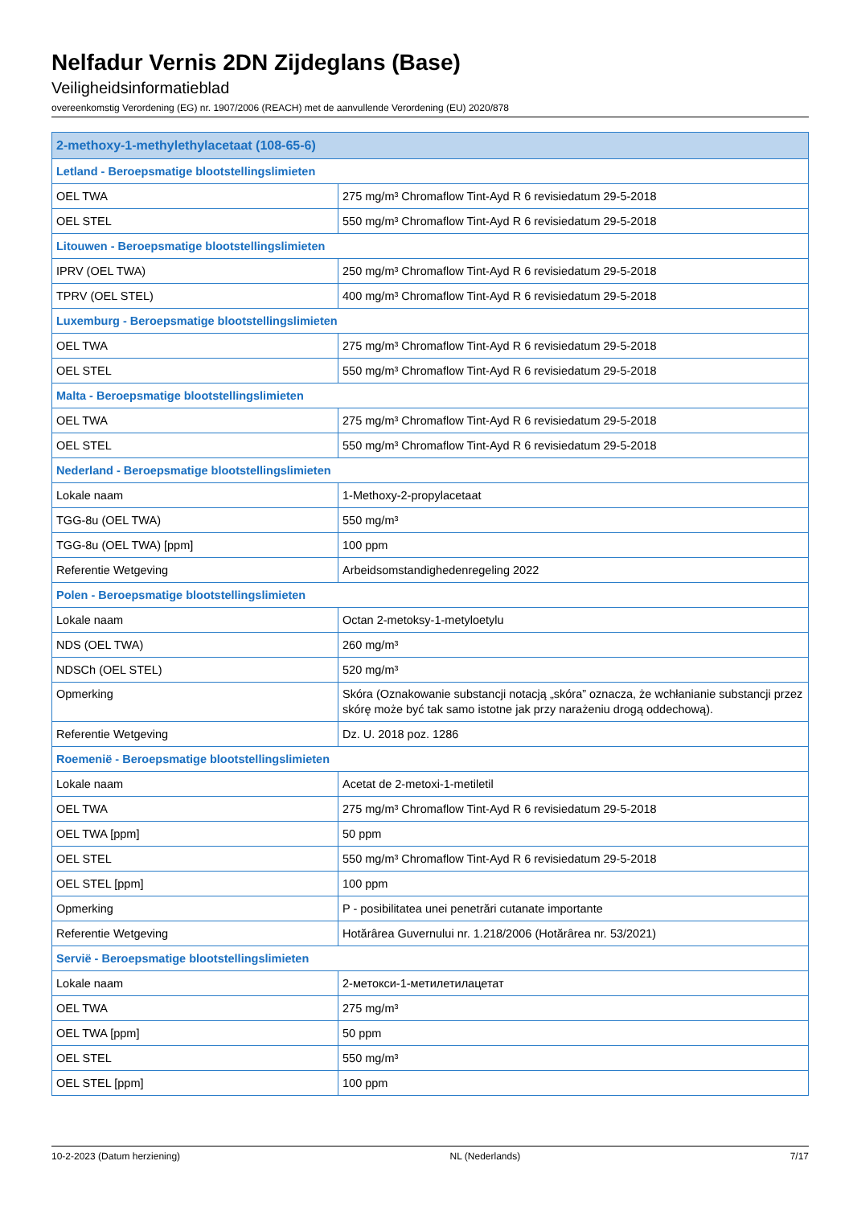Nelfadur Vernis 2DN Zijdeglans (Base)
Veiligheidsinformatieblad
overeenkomstig Verordening (EG) nr. 1907/2006 (REACH) met de aanvullende Verordening (EU) 2020/878
| 2-methoxy-1-methylethylacetaat (108-65-6) | |
| --- | --- |
| Letland - Beroepsmatige blootstellingslimieten | |
| OEL TWA | 275 mg/m³ Chromaflow Tint-Ayd R 6 revisiedatum 29-5-2018 |
| OEL STEL | 550 mg/m³ Chromaflow Tint-Ayd R 6 revisiedatum 29-5-2018 |
| Litouwen - Beroepsmatige blootstellingslimieten | |
| IPRV (OEL TWA) | 250 mg/m³ Chromaflow Tint-Ayd R 6 revisiedatum 29-5-2018 |
| TPRV (OEL STEL) | 400 mg/m³ Chromaflow Tint-Ayd R 6 revisiedatum 29-5-2018 |
| Luxemburg - Beroepsmatige blootstellingslimieten | |
| OEL TWA | 275 mg/m³ Chromaflow Tint-Ayd R 6 revisiedatum 29-5-2018 |
| OEL STEL | 550 mg/m³ Chromaflow Tint-Ayd R 6 revisiedatum 29-5-2018 |
| Malta - Beroepsmatige blootstellingslimieten | |
| OEL TWA | 275 mg/m³ Chromaflow Tint-Ayd R 6 revisiedatum 29-5-2018 |
| OEL STEL | 550 mg/m³ Chromaflow Tint-Ayd R 6 revisiedatum 29-5-2018 |
| Nederland - Beroepsmatige blootstellingslimieten | |
| Lokale naam | 1-Methoxy-2-propylacetaat |
| TGG-8u (OEL TWA) | 550 mg/m³ |
| TGG-8u (OEL TWA) [ppm] | 100 ppm |
| Referentie Wetgeving | Arbeidsomstandighedenregeling 2022 |
| Polen - Beroepsmatige blootstellingslimieten | |
| Lokale naam | Octan 2-metoksy-1-metyloetylu |
| NDS (OEL TWA) | 260 mg/m³ |
| NDSCh (OEL STEL) | 520 mg/m³ |
| Opmerking | Skóra (Oznakowanie substancji notacją „skóra” oznacza, że wchłanianie substancji przez skórę może być tak samo istotne jak przy narażeniu drogą oddechową). |
| Referentie Wetgeving | Dz. U. 2018 poz. 1286 |
| Roemenië - Beroepsmatige blootstellingslimieten | |
| Lokale naam | Acetat de 2-metoxi-1-metiletil |
| OEL TWA | 275 mg/m³ Chromaflow Tint-Ayd R 6 revisiedatum 29-5-2018 |
| OEL TWA [ppm] | 50 ppm |
| OEL STEL | 550 mg/m³ Chromaflow Tint-Ayd R 6 revisiedatum 29-5-2018 |
| OEL STEL [ppm] | 100 ppm |
| Opmerking | P - posibilitatea unei penetrări cutanate importante |
| Referentie Wetgeving | Hotărârea Guvernului nr. 1.218/2006 (Hotărârea nr. 53/2021) |
| Servië - Beroepsmatige blootstellingslimieten | |
| Lokale naam | 2-метокси-1-метилетилацетат |
| OEL TWA | 275 mg/m³ |
| OEL TWA [ppm] | 50 ppm |
| OEL STEL | 550 mg/m³ |
| OEL STEL [ppm] | 100 ppm |
10-2-2023 (Datum herziening) NL (Nederlands) 7/17